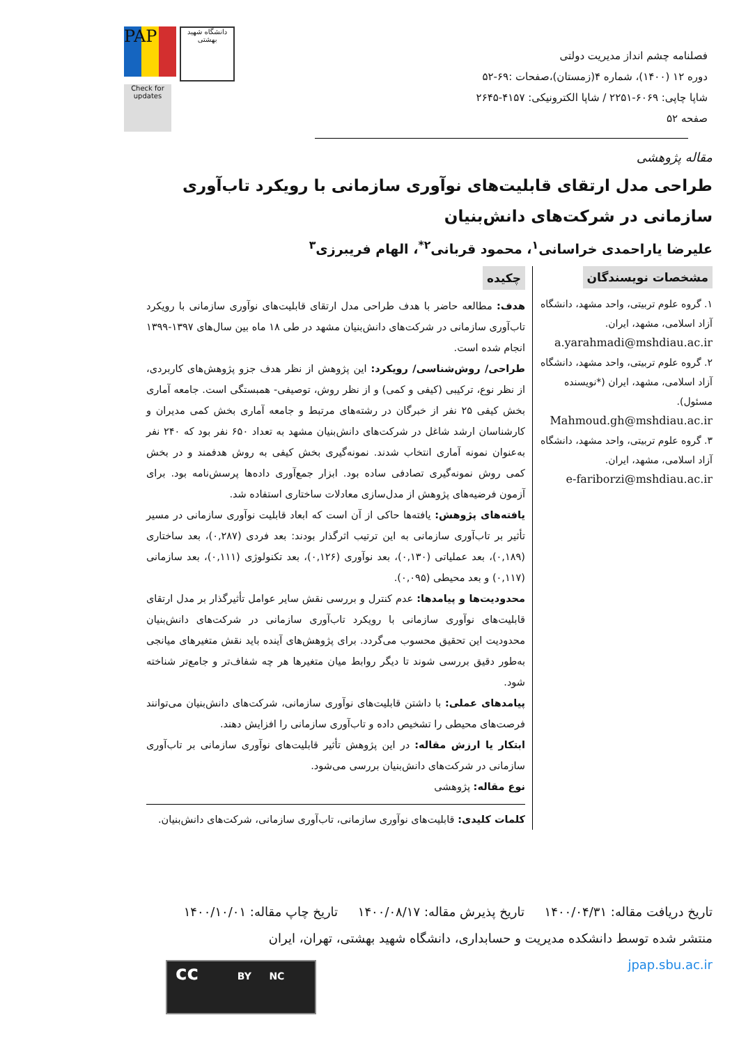PAP
دانشگاه شهید بهشتی
Check for updates
فصلنامه چشم انداز مدیریت دولتی
دوره ۱۲ (۱۴۰۰)، شماره ۴(زمستان)،صفحات :۶۹-۵۲
شاپا چاپی: ۶۰۶۹-۲۲۵۱ / شاپا الکترونیکی: ۴۱۵۷-۲۶۴۵
صفحه ۵۲
مقاله پژوهشی
طراحی مدل ارتقای قابلیت‌های نوآوری سازمانی با رویکرد تاب‌آوری سازمانی در شرکت‌های دانش‌بنیان
علیرضا یاراحمدی خراسانی<sup>۱</sup>، محمود قربانی<sup>۲*</sup>، الهام فریبرزی<sup>۳</sup>
مشخصات نویسندگان
۱. گروه علوم تربیتی، واحد مشهد، دانشگاه آزاد اسلامی، مشهد، ایران.
a.yarahmadi@mshdiau.ac.ir
۲. گروه علوم تربیتی، واحد مشهد، دانشگاه آزاد اسلامی، مشهد، ایران (*نویسنده مسئول).
Mahmoud.gh@mshdiau.ac.ir
۳. گروه علوم تربیتی، واحد مشهد، دانشگاه آزاد اسلامی، مشهد، ایران.
e-fariborzi@mshdiau.ac.ir
چکیده
هدف: مطالعه حاضر با هدف طراحی مدل ارتقای قابلیت‌های نوآوری سازمانی با رویکرد تاب‌آوری سازمانی در شرکت‌های دانش‌بنیان مشهد در طی ۱۸ ماه بین سال‌های ۱۳۹۷-۱۳۹۹ انجام شده است.
طراحی/ روش‌شناسی/ رویکرد: این پژوهش از نظر هدف جزو پژوهش‌های کاربردی، از نظر نوع، ترکیبی (کیفی و کمی) و از نظر روش، توصیفی- همبستگی است. جامعه آماری بخش کیفی ۲۵ نفر از خبرگان در رشته‌های مرتبط و جامعه آماری بخش کمی مدیران و کارشناسان ارشد شاغل در شرکت‌های دانش‌بنیان مشهد به تعداد ۶۵۰ نفر بود که ۲۴۰ نفر به‌عنوان نمونه آماری انتخاب شدند. نمونه‌گیری بخش کیفی به روش هدفمند و در بخش کمی روش نمونه‌گیری تصادفی ساده بود. ابزار جمع‌آوری داده‌ها پرسش‌نامه بود. برای آزمون فرضیه‌های پژوهش از مدل‌سازی معادلات ساختاری استفاده شد.
یافته‌های پژوهش: یافته‌ها حاکی از آن است که ابعاد قابلیت نوآوری سازمانی در مسیر تأثیر بر تاب‌آوری سازمانی به این ترتیب اثرگذار بودند: بعد فردی (۰,۲۸۷)، بعد ساختاری (۰,۱۸۹)، بعد عملیاتی (۰,۱۳۰)، بعد نوآوری (۰,۱۲۶)، بعد تکنولوژی (۰,۱۱۱)، بعد سازمانی (۰,۱۱۷) و بعد محیطی (۰,۰۹۵).
محدودیت‌ها و پیامدها: عدم کنترل و بررسی نقش سایر عوامل تأثیرگذار بر مدل ارتقای قابلیت‌های نوآوری سازمانی با رویکرد تاب‌آوری سازمانی در شرکت‌های دانش‌بنیان محدودیت این تحقیق محسوب می‌گردد. برای پژوهش‌های آینده باید نقش متغیرهای میانجی به‌طور دقیق بررسی شوند تا دیگر روابط میان متغیرها هر چه شفاف‌تر و جامع‌تر شناخته شود.
پیامدهای عملی: با داشتن قابلیت‌های نوآوری سازمانی، شرکت‌های دانش‌بنیان می‌توانند فرصت‌های محیطی را تشخیص داده و تاب‌آوری سازمانی را افزایش دهند.
ابتکار یا ارزش مقاله: در این پژوهش تأثیر قابلیت‌های نوآوری سازمانی بر تاب‌آوری سازمانی در شرکت‌های دانش‌بنیان بررسی می‌شود.
نوع مقاله: پژوهشی
کلمات کلیدی: قابلیت‌های نوآوری سازمانی، تاب‌آوری سازمانی، شرکت‌های دانش‌بنیان.
تاریخ دریافت مقاله: ۱۴۰۰/۰۴/۳۱ تاریخ پذیرش مقاله: ۱۴۰۰/۰۸/۱۷ تاریخ چاپ مقاله: ۱۴۰۰/۱۰/۰۱
منتشر شده توسط دانشکده مدیریت و حسابداری، دانشگاه شهید بهشتی، تهران، ایران
jpap.sbu.ac.ir
cc BY NC